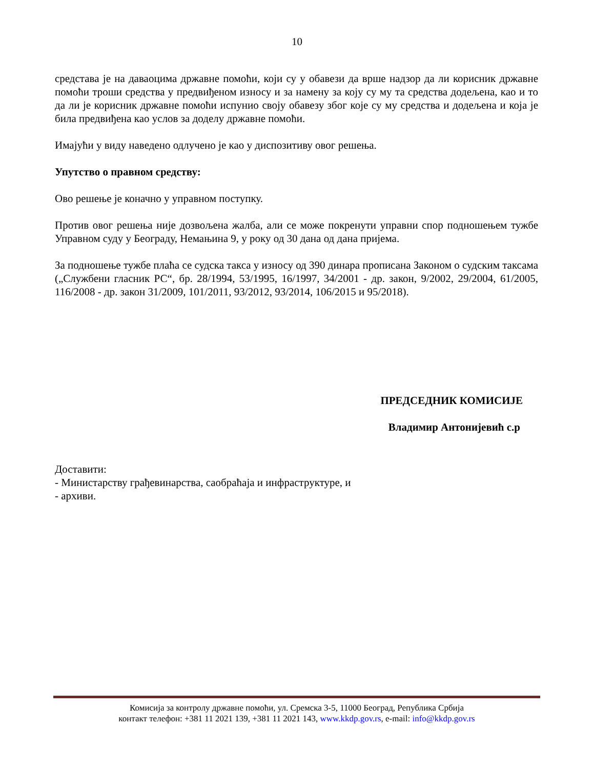10
средстава је на даваоцима државне помоћи, који су у обавези да врше надзор да ли корисник државне помоћи троши средства у предвиђеном износу и за намену за коју су му та средства додељена, као и то да ли је корисник државне помоћи испунио своју обавезу због које су му средства и додељена и која је била предвиђена као услов за доделу државне помоћи.
Имајући у виду наведено одлучено је као у диспозитиву овог решења.
Упутство о правном средству:
Ово решење је коначно у управном поступку.
Против овог решења није дозвољена жалба, али се може покренути управни спор подношењем тужбе Управном суду у Београду, Немањина 9, у року од 30 дана од дана пријема.
За подношење тужбе плаћа се судска такса у износу од 390 динара прописана Законом о судским таксама („Службени гласник РС“, бр. 28/1994, 53/1995, 16/1997, 34/2001 - др. закон, 9/2002, 29/2004, 61/2005, 116/2008 - др. закон 31/2009, 101/2011, 93/2012, 93/2014, 106/2015 и 95/2018).
ПРЕДСЕДНИК КОМИСИЈЕ
Владимир Антонијевић с.р
Доставити:
- Министарству грађевинарства, саобраћаја и инфраструктуре, и
- архиви.
Комисија за контролу државне помоћи, ул. Сремска 3-5, 11000 Београд, Република Србија
контакт телефон: +381 11 2021 139, +381 11 2021 143, www.kkdp.gov.rs, e-mail: info@kkdp.gov.rs